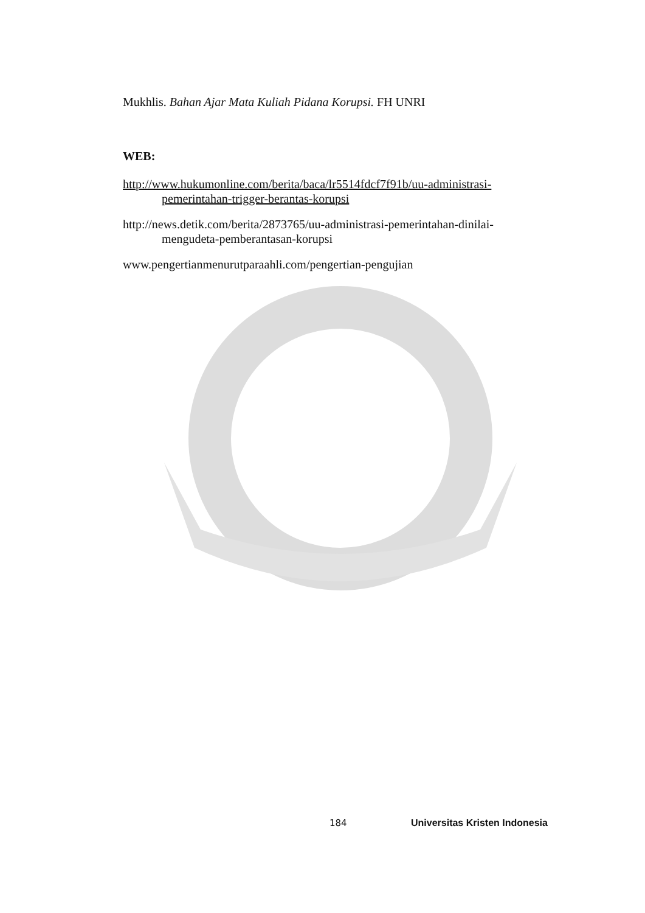Mukhlis. Bahan Ajar Mata Kuliah Pidana Korupsi. FH UNRI
WEB:
http://www.hukumonline.com/berita/baca/lr5514fdcf7f91b/uu-administrasi-pemerintahan-trigger-berantas-korupsi
http://news.detik.com/berita/2873765/uu-administrasi-pemerintahan-dinilai-mengudeta-pemberantasan-korupsi
www.pengertianmenurutparaahli.com/pengertian-pengujian
184 Universitas Kristen Indonesia